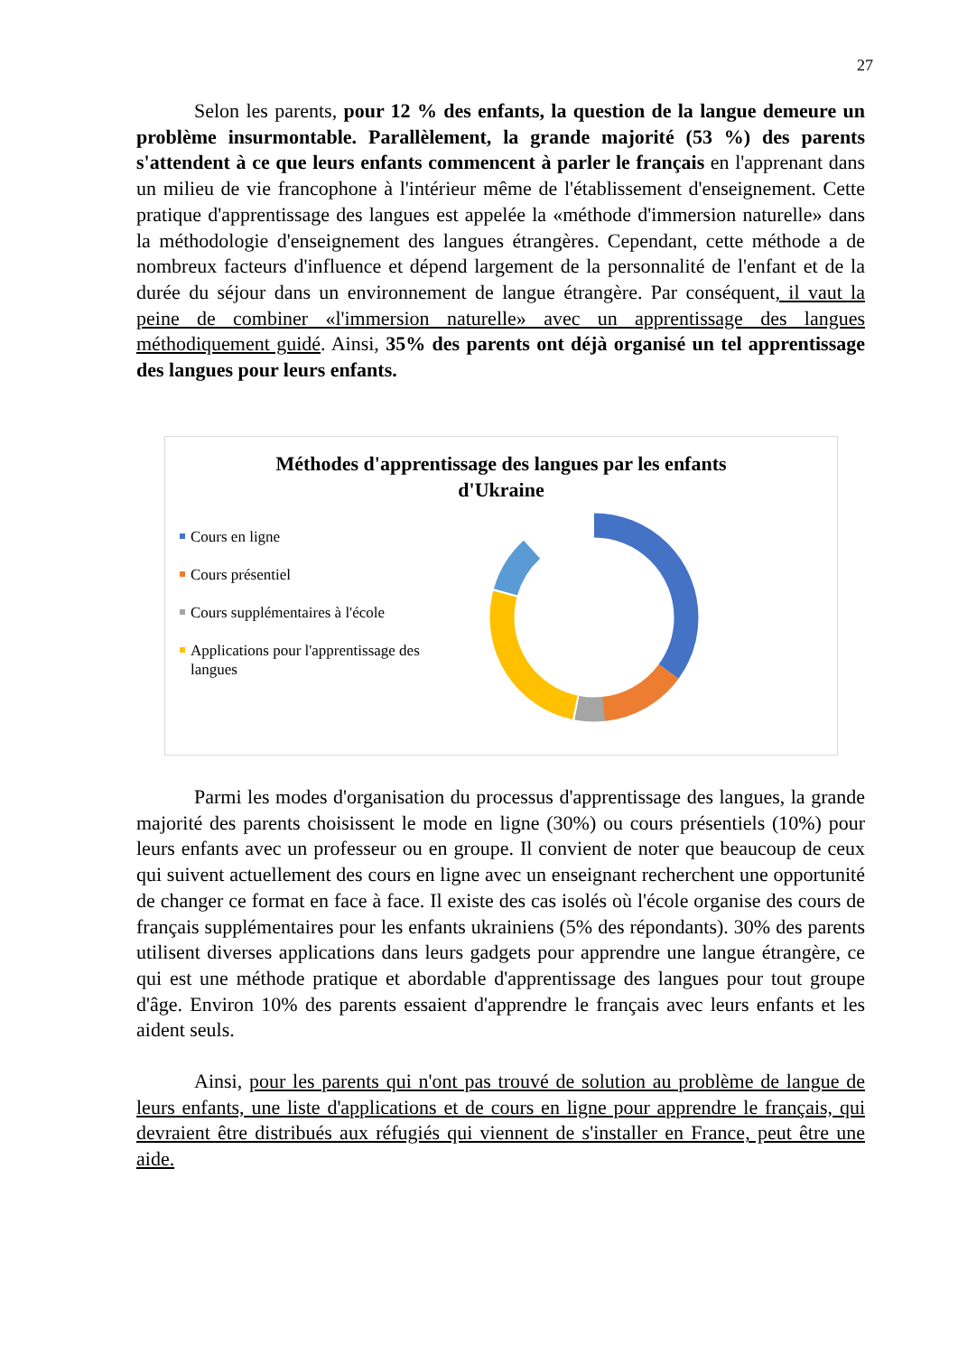27
Selon les parents, pour 12 % des enfants, la question de la langue demeure un problème insurmontable. Parallèlement, la grande majorité (53 %) des parents s'attendent à ce que leurs enfants commencent à parler le français en l'apprenant dans un milieu de vie francophone à l'intérieur même de l'établissement d'enseignement. Cette pratique d'apprentissage des langues est appelée la «méthode d'immersion naturelle» dans la méthodologie d'enseignement des langues étrangères. Cependant, cette méthode a de nombreux facteurs d'influence et dépend largement de la personnalité de l'enfant et de la durée du séjour dans un environnement de langue étrangère. Par conséquent, il vaut la peine de combiner «l'immersion naturelle» avec un apprentissage des langues méthodiquement guidé. Ainsi, 35% des parents ont déjà organisé un tel apprentissage des langues pour leurs enfants.
Méthodes d'apprentissage des langues par les enfants
d'Ukraine
Cours en ligne
Cours présentiel
Cours supplémentaires à l'école
Applications pour l'apprentissage des langues
Parmi les modes d'organisation du processus d'apprentissage des langues, la grande majorité des parents choisissent le mode en ligne (30%) ou cours présentiels (10%) pour leurs enfants avec un professeur ou en groupe. Il convient de noter que beaucoup de ceux qui suivent actuellement des cours en ligne avec un enseignant recherchent une opportunité de changer ce format en face à face. Il existe des cas isolés où l'école organise des cours de français supplémentaires pour les enfants ukrainiens (5% des répondants). 30% des parents utilisent diverses applications dans leurs gadgets pour apprendre une langue étrangère, ce qui est une méthode pratique et abordable d'apprentissage des langues pour tout groupe d'âge. Environ 10% des parents essaient d'apprendre le français avec leurs enfants et les aident seuls.
Ainsi, pour les parents qui n'ont pas trouvé de solution au problème de langue de leurs enfants, une liste d'applications et de cours en ligne pour apprendre le français, qui devraient être distribués aux réfugiés qui viennent de s'installer en France, peut être une aide.